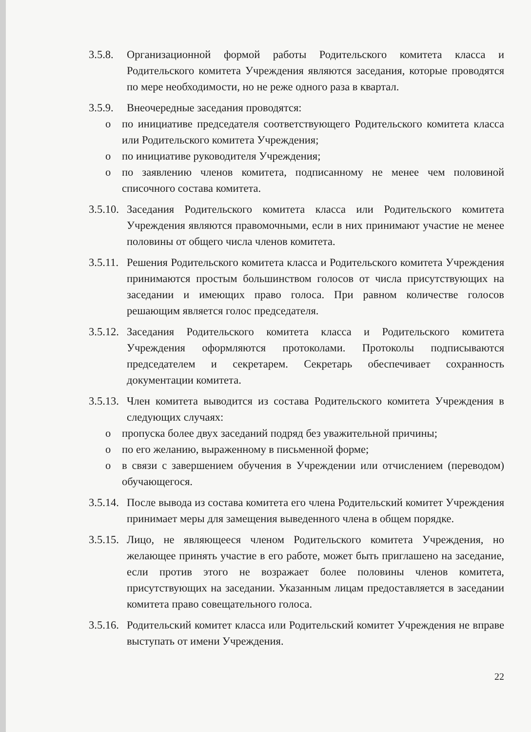3.5.8.
Организационной формой работы Родительского комитета класса и Родительского комитета Учреждения являются заседания, которые проводятся по мере необходимости, но не реже одного раза в квартал.
3.5.9.
Внеочередные заседания проводятся:
o по инициативе председателя соответствующего Родительского комитета класса или Родительского комитета Учреждения;
o по инициативе руководителя Учреждения;
o по заявлению членов комитета, подписанному не менее чем половиной списочного состава комитета.
3.5.10.
Заседания Родительского комитета класса или Родительского комитета Учреждения являются правомочными, если в них принимают участие не менее половины от общего числа членов комитета.
3.5.11.
Решения Родительского комитета класса и Родительского комитета Учреждения принимаются простым большинством голосов от числа присутствующих на заседании и имеющих право голоса. При равном количестве голосов решающим является голос председателя.
3.5.12.
Заседания Родительского комитета класса и Родительского комитета Учреждения оформляются протоколами. Протоколы подписываются председателем и секретарем. Секретарь обеспечивает сохранность документации комитета.
3.5.13.
Член комитета выводится из состава Родительского комитета Учреждения в следующих случаях:
o пропуска более двух заседаний подряд без уважительной причины;
o по его желанию, выраженному в письменной форме;
o в связи с завершением обучения в Учреждении или отчислением (переводом) обучающегося.
3.5.14.
После вывода из состава комитета его члена Родительский комитет Учреждения принимает меры для замещения выведенного члена в общем порядке.
3.5.15.
Лицо, не являющееся членом Родительского комитета Учреждения, но желающее принять участие в его работе, может быть приглашено на заседание, если против этого не возражает более половины членов комитета, присутствующих на заседании. Указанным лицам предоставляется в заседании комитета право совещательного голоса.
3.5.16.
Родительский комитет класса или Родительский комитет Учреждения не вправе выступать от имени Учреждения.
22